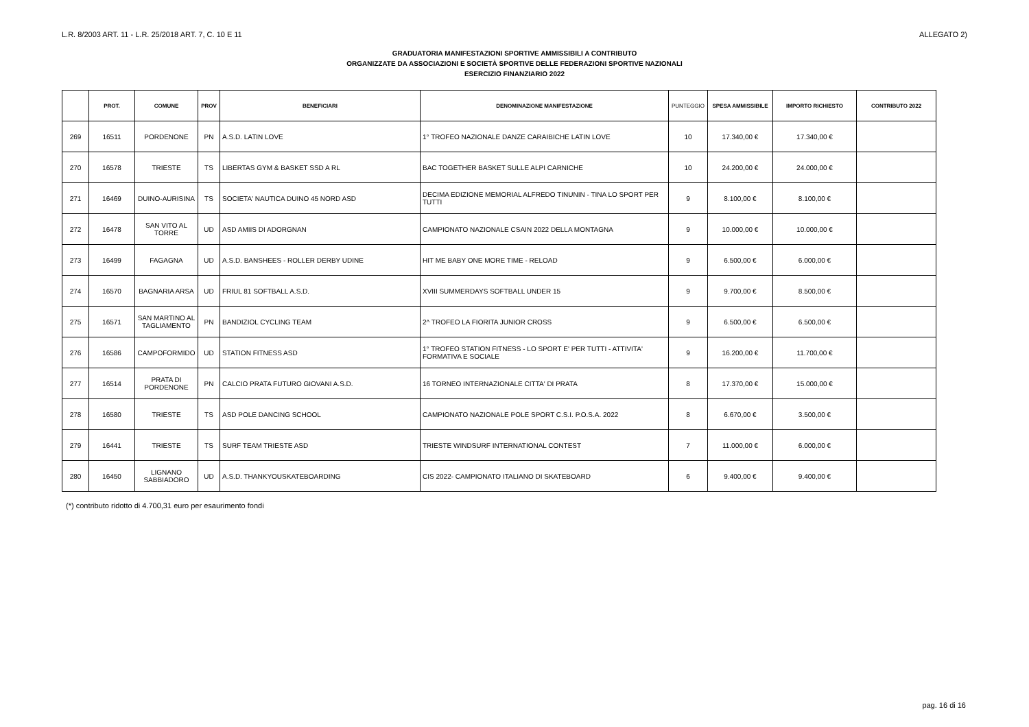L.R. 8/2003 ART. 11 - L.R. 25/2018 ART. 7, C. 10 E 11 ALLEGATO 2)
GRADUATORIA MANIFESTAZIONI SPORTIVE AMMISSIBILI A CONTRIBUTO
ORGANIZZATE DA ASSOCIAZIONI E SOCIETÀ SPORTIVE DELLE FEDERAZIONI SPORTIVE NAZIONALI
ESERCIZIO FINANZIARIO 2022
| | PROT. | COMUNE | PROV | BENEFICIARI | DENOMINAZIONE MANIFESTAZIONE | PUNTEGGIO | SPESA AMMISSIBILE | IMPORTO RICHIESTO | CONTRIBUTO 2022 |
| --- | --- | --- | --- | --- | --- | --- | --- | --- | --- |
| 269 | 16511 | PORDENONE | PN | A.S.D. LATIN LOVE | 1° TROFEO NAZIONALE DANZE CARAIBICHE LATIN LOVE | 10 | 17.340,00 € | 17.340,00 € | |
| 270 | 16578 | TRIESTE | TS | LIBERTAS GYM & BASKET SSD A RL | BAC TOGETHER BASKET SULLE ALPI CARNICHE | 10 | 24.200,00 € | 24.000,00 € | |
| 271 | 16469 | DUINO-AURISINA | TS | SOCIETA' NAUTICA DUINO 45 NORD ASD | DECIMA EDIZIONE MEMORIAL ALFREDO TINUNIN - TINA LO SPORT PER TUTTI | 9 | 8.100,00 € | 8.100,00 € | |
| 272 | 16478 | SAN VITO AL TORRE | UD | ASD AMIIS DI ADORGNAN | CAMPIONATO NAZIONALE CSAIN 2022 DELLA MONTAGNA | 9 | 10.000,00 € | 10.000,00 € | |
| 273 | 16499 | FAGAGNA | UD | A.S.D. BANSHEES - ROLLER DERBY UDINE | HIT ME BABY ONE MORE TIME - RELOAD | 9 | 6.500,00 € | 6.000,00 € | |
| 274 | 16570 | BAGNARIA ARSA | UD | FRIUL 81 SOFTBALL A.S.D. | XVIII SUMMERDAYS SOFTBALL UNDER 15 | 9 | 9.700,00 € | 8.500,00 € | |
| 275 | 16571 | SAN MARTINO AL TAGLIAMENTO | PN | BANDIZIOL CYCLING TEAM | 2^ TROFEO LA FIORITA JUNIOR CROSS | 9 | 6.500,00 € | 6.500,00 € | |
| 276 | 16586 | CAMPOFORMIDO | UD | STATION FITNESS ASD | 1° TROFEO STATION FITNESS - LO SPORT E' PER TUTTI - ATTIVITA' FORMATIVA E SOCIALE | 9 | 16.200,00 € | 11.700,00 € | |
| 277 | 16514 | PRATA DI PORDENONE | PN | CALCIO PRATA FUTURO GIOVANI A.S.D. | 16 TORNEO INTERNAZIONALE CITTA' DI PRATA | 8 | 17.370,00 € | 15.000,00 € | |
| 278 | 16580 | TRIESTE | TS | ASD POLE DANCING SCHOOL | CAMPIONATO NAZIONALE POLE SPORT C.S.I. P.O.S.A. 2022 | 8 | 6.670,00 € | 3.500,00 € | |
| 279 | 16441 | TRIESTE | TS | SURF TEAM TRIESTE ASD | TRIESTE WINDSURF INTERNATIONAL CONTEST | 7 | 11.000,00 € | 6.000,00 € | |
| 280 | 16450 | LIGNANO SABBIADORO | UD | A.S.D. THANKYOUSKATEBOARDING | CIS 2022- CAMPIONATO ITALIANO DI SKATEBOARD | 6 | 9.400,00 € | 9.400,00 € | |
(*) contributo ridotto di 4.700,31 euro per esaurimento fondi
pag. 16 di 16